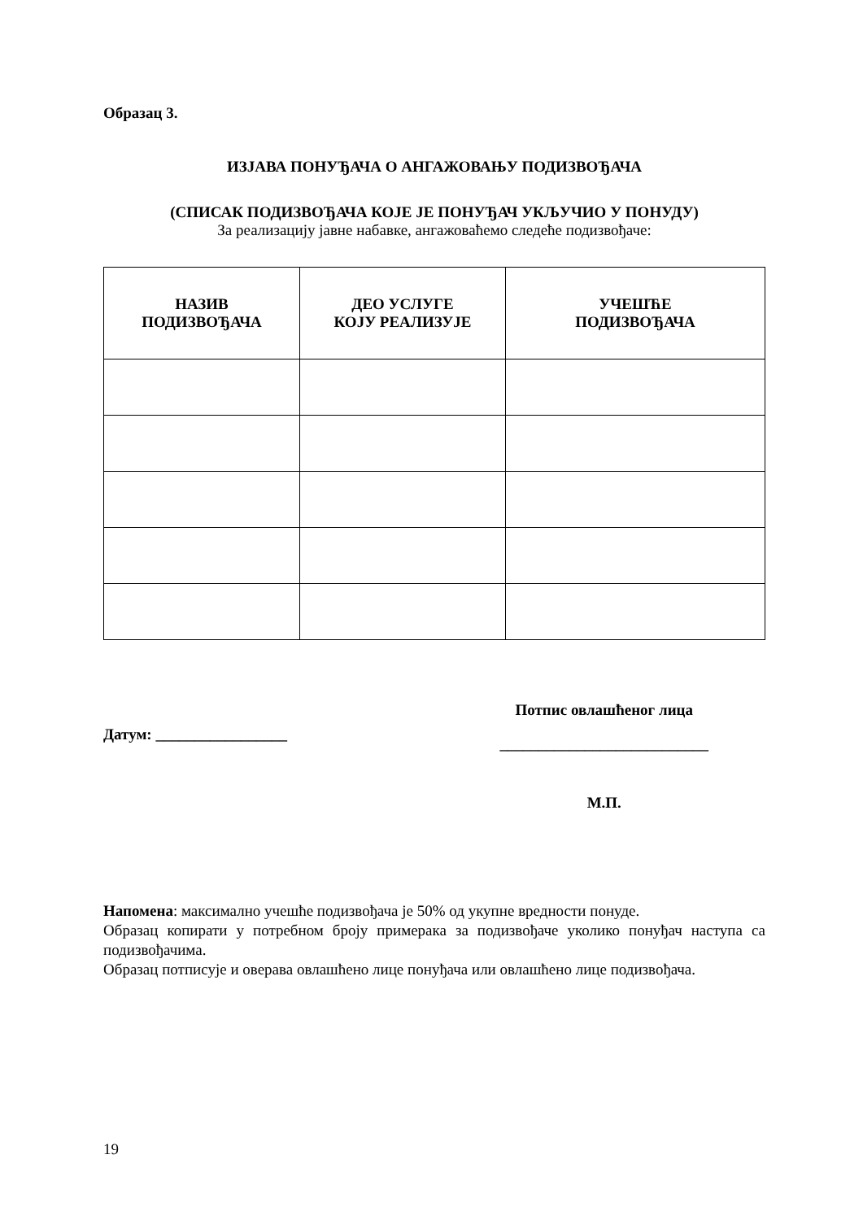Образац 3.
ИЗЈАВА ПОНУЂАЧА О АНГАЖОВАЊУ ПОДИЗВОЂАЧА
(СПИСАК ПОДИЗВОЂАЧА КОЈЕ ЈЕ ПОНУЂАЧ УКЉУЧИО У ПОНУДУ)
За реализацију јавне набавке, ангажоваћемо следеће подизвођаче:
| НАЗИВ ПОДИЗВОЂАЧА | ДЕО УСЛУГЕ КОЈУ РЕАЛИЗУЈЕ | УЧЕШЋЕ ПОДИЗВОЂАЧА |
| --- | --- | --- |
Датум: _________________
Потпис овлашћеног лица
___________________________
М.П.
Напомена: максимално учешће подизвођача је 50% од укупне вредности понуде.
Образац копирати у потребном броју примерака за подизвођаче уколико понуђач наступа са подизвођачима.
Образац потписује и оверава овлашћено лице понуђача или овлашћено лице подизвођача.
19